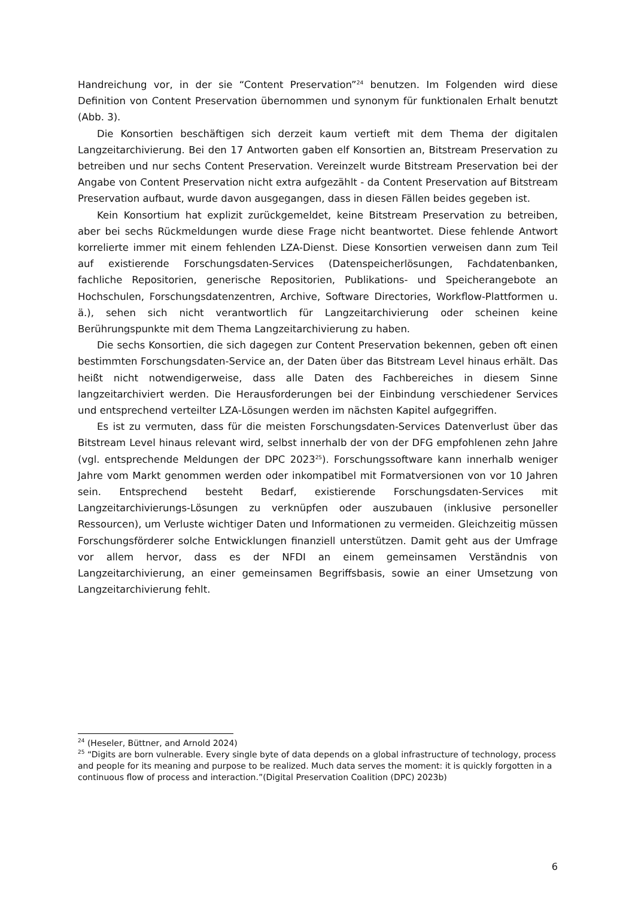Handreichung vor, in der sie “Content Preservation”<sup>24</sup> benutzen. Im Folgenden wird diese Definition von Content Preservation übernommen und synonym für funktionalen Erhalt benutzt (Abb. 3).
Die Konsortien beschäftigen sich derzeit kaum vertieft mit dem Thema der digitalen Langzeitarchivierung. Bei den 17 Antworten gaben elf Konsortien an, Bitstream Preservation zu betreiben und nur sechs Content Preservation. Vereinzelt wurde Bitstream Preservation bei der Angabe von Content Preservation nicht extra aufgezählt - da Content Preservation auf Bitstream Preservation aufbaut, wurde davon ausgegangen, dass in diesen Fällen beides gegeben ist.
Kein Konsortium hat explizit zurückgemeldet, keine Bitstream Preservation zu betreiben, aber bei sechs Rückmeldungen wurde diese Frage nicht beantwortet. Diese fehlende Antwort korrelierte immer mit einem fehlenden LZA-Dienst. Diese Konsortien verweisen dann zum Teil auf existierende Forschungsdaten-Services (Datenspeicherlösungen, Fachdatenbanken, fachliche Repositorien, generische Repositorien, Publikations- und Speicherangebote an Hochschulen, Forschungsdatenzentren, Archive, Software Directories, Workflow-Plattformen u. ä.), sehen sich nicht verantwortlich für Langzeitarchivierung oder scheinen keine Berührungspunkte mit dem Thema Langzeitarchivierung zu haben.
Die sechs Konsortien, die sich dagegen zur Content Preservation bekennen, geben oft einen bestimmten Forschungsdaten-Service an, der Daten über das Bitstream Level hinaus erhält. Das heißt nicht notwendigerweise, dass alle Daten des Fachbereiches in diesem Sinne langzeitarchiviert werden. Die Herausforderungen bei der Einbindung verschiedener Services und entsprechend verteilter LZA-Lösungen werden im nächsten Kapitel aufgegriffen.
Es ist zu vermuten, dass für die meisten Forschungsdaten-Services Datenverlust über das Bitstream Level hinaus relevant wird, selbst innerhalb der von der DFG empfohlenen zehn Jahre (vgl. entsprechende Meldungen der DPC 2023<sup>25</sup>). Forschungssoftware kann innerhalb weniger Jahre vom Markt genommen werden oder inkompatibel mit Formatversionen von vor 10 Jahren sein. Entsprechend besteht Bedarf, existierende Forschungsdaten-Services mit Langzeitarchivierungs-Lösungen zu verknüpfen oder auszubauen (inklusive personeller Ressourcen), um Verluste wichtiger Daten und Informationen zu vermeiden. Gleichzeitig müssen Forschungsförderer solche Entwicklungen finanziell unterstützen. Damit geht aus der Umfrage vor allem hervor, dass es der NFDI an einem gemeinsamen Verständnis von Langzeitarchivierung, an einer gemeinsamen Begriffsbasis, sowie an einer Umsetzung von Langzeitarchivierung fehlt.
<sup>24</sup> (Heseler, Büttner, and Arnold 2024)
<sup>25</sup> “Digits are born vulnerable. Every single byte of data depends on a global infrastructure of technology, process and people for its meaning and purpose to be realized. Much data serves the moment: it is quickly forgotten in a continuous flow of process and interaction.”(Digital Preservation Coalition (DPC) 2023b)
6